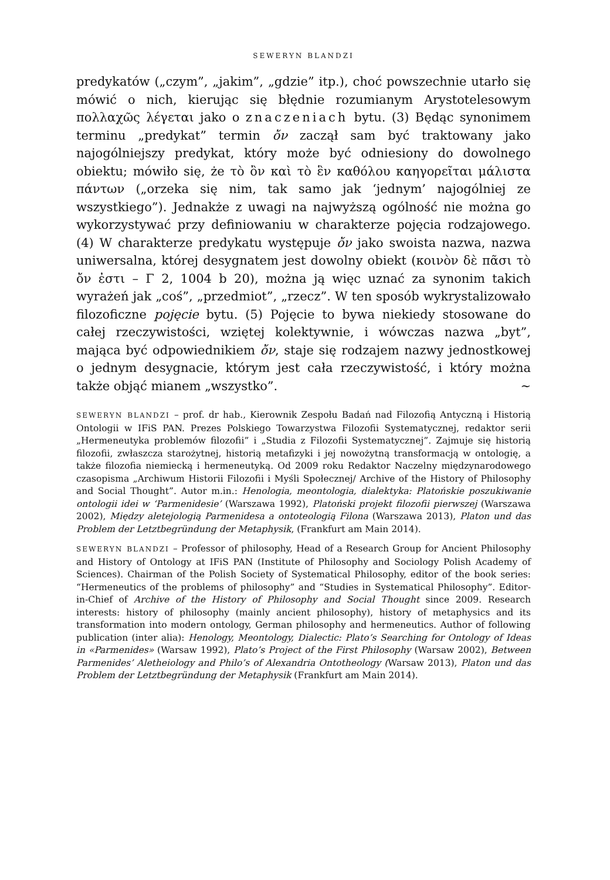SEWERYN BLANDZI
predykatów („czym”, „jakim”, „gdzie” itp.), choć powszechnie utarło się mówić o nich, kierując się błędnie rozumianym Arystotelesowym πολλαχῶς λέγεται jako o znaczeniach bytu. (3) Będąc synonimem terminu „predykat” termin ὄν zaczął sam być traktowany jako najogólniejszy predykat, który może być odniesiony do dowolnego obiektu; mówiło się, że τὸ ὂν καὶ τὸ ἓν καθόλου καηγορεῖται μάλιστα πάντων („orzeka się nim, tak samo jak ‘jednym’ najogólniej ze wszystkiego”). Jednakże z uwagi na najwyższą ogólność nie można go wykorzystywać przy definiowaniu w charakterze pojęcia rodzajowego. (4) W charakterze predykatu występuje ὄν jako swoista nazwa, nazwa uniwersalna, której desygnatem jest dowolny obiekt (κοινὸν δὲ πᾶσι τὸ ὄν ἐστι – Γ 2, 1004 b 20), można ją więc uznać za synonim takich wyrażeń jak „coś”, „przedmiot”, „rzecz”. W ten sposób wykrystalizowało filozoficzne pojęcie bytu. (5) Pojęcie to bywa niekiedy stosowane do całej rzeczywistości, wziętej kolektywnie, i wówczas nazwa „byt”, mająca być odpowiednikiem ὄν, staje się rodzajem nazwy jednostkowej o jednym desygnacie, którym jest cała rzeczywistość, i który można także objąć mianem „wszystko”. ∼
SEWERYN BLANDZI – prof. dr hab., Kierownik Zespołu Badań nad Filozofią Antyczną i Historią Ontologii w IFiS PAN. Prezes Polskiego Towarzystwa Filozofii Systematycznej, redaktor serii „Hermeneutyka problemów filozofii” i „Studia z Filozofii Systematycznej”. Zajmuje się historią filozofii, zwłaszcza starożytnej, historią metafizyki i jej nowożytną transformacją w ontologię, a także filozofia niemiecką i hermeneutyką. Od 2009 roku Redaktor Naczelny międzynarodowego czasopisma „Archiwum Historii Filozofii i Myśli Społecznej/ Archive of the History of Philosophy and Social Thought”. Autor m.in.: Henologia, meontologia, dialektyka: Platońskie poszukiwanie ontologii idei w ‘Parmenidesie’ (Warszawa 1992), Platoński projekt filozofii pierwszej (Warszawa 2002), Między aletejologią Parmenidesa a ontoteologią Filona (Warszawa 2013), Platon und das Problem der Letztbegründung der Metaphysik, (Frankfurt am Main 2014).
SEWERYN BLANDZI – Professor of philosophy, Head of a Research Group for Ancient Philosophy and History of Ontology at IFiS PAN (Institute of Philosophy and Sociology Polish Academy of Sciences). Chairman of the Polish Society of Systematical Philosophy, editor of the book series: “Hermeneutics of the problems of philosophy” and “Studies in Systematical Philosophy”. Editor-in-Chief of Archive of the History of Philosophy and Social Thought since 2009. Research interests: history of philosophy (mainly ancient philosophy), history of metaphysics and its transformation into modern ontology, German philosophy and hermeneutics. Author of following publication (inter alia): Henology, Meontology, Dialectic: Plato’s Searching for Ontology of Ideas in «Parmenides» (Warsaw 1992), Plato’s Project of the First Philosophy (Warsaw 2002), Between Parmenides’ Aletheiology and Philo’s of Alexandria Ontotheology (Warsaw 2013), Platon und das Problem der Letztbegründung der Metaphysik (Frankfurt am Main 2014).